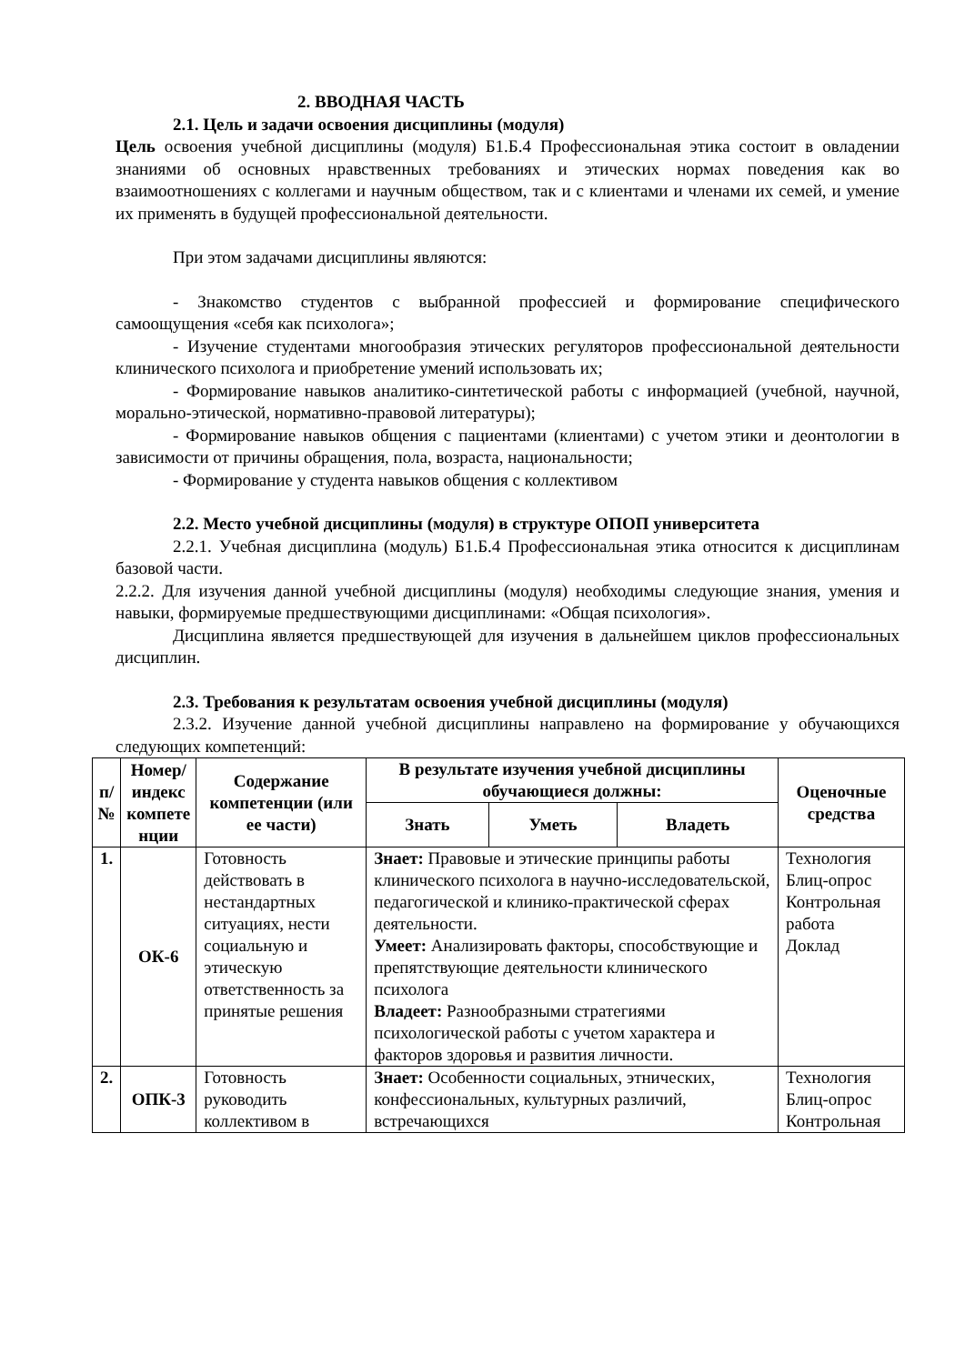2. ВВОДНАЯ ЧАСТЬ
2.1. Цель и задачи освоения дисциплины (модуля)
Цель освоения учебной дисциплины (модуля) Б1.Б.4 Профессиональная этика состоит в овладении знаниями об основных нравственных требованиях и этических нормах поведения как во взаимоотношениях с коллегами и научным обществом, так и с клиентами и членами их семей, и умение их применять в будущей профессиональной деятельности.
При этом задачами дисциплины являются:
- Знакомство студентов с выбранной профессией и формирование специфического самоощущения «себя как психолога»;
- Изучение студентами многообразия этических регуляторов профессиональной деятельности клинического психолога и приобретение умений использовать их;
- Формирование навыков аналитико-синтетической работы с информацией (учебной, научной, морально-этической, нормативно-правовой литературы);
- Формирование навыков общения с пациентами (клиентами) с учетом этики и деонтологии в зависимости от причины обращения, пола, возраста, национальности;
- Формирование у студента навыков общения с коллективом
2.2. Место учебной дисциплины (модуля) в структуре ОПОП университета
2.2.1. Учебная дисциплина (модуль) Б1.Б.4 Профессиональная этика относится к дисциплинам базовой части.
2.2.2. Для изучения данной учебной дисциплины (модуля) необходимы следующие знания, умения и навыки, формируемые предшествующими дисциплинами: «Общая психология».
Дисциплина является предшествующей для изучения в дальнейшем циклов профессиональных дисциплин.
2.3. Требования к результатам освоения учебной дисциплины (модуля)
2.3.2. Изучение данной учебной дисциплины направлено на формирование у обучающихся следующих компетенций:
| п/ № | Номер/ индекс компете нции | Содержание компетенции (или ее части) | В результате изучения учебной дисциплины обучающиеся должны: | | | Оценочные средства |
| --- | --- | --- | --- | --- | --- | --- |
| | | | Знать | Уметь | Владеть | |
| 1. | ОК-6 | Готовность действовать в нестандартных ситуациях, нести социальную и этическую ответственность за принятые решения | Знает: Правовые и этические принципы работы клинического психолога в научно-исследовательской, педагогической и клинико-практической сферах деятельности. Умеет: Анализировать факторы, способствующие и препятствующие деятельности клинического психолога Владеет: Разнообразными стратегиями психологической работы с учетом характера и факторов здоровья и развития личности. | | | Технология Блиц-опрос Контрольная работа Доклад |
| 2. | ОПК-3 | Готовность руководить коллективом в | Знает: Особенности социальных, этнических, конфессиональных, культурных различий, встречающихся | | | Технология Блиц-опрос Контрольная |